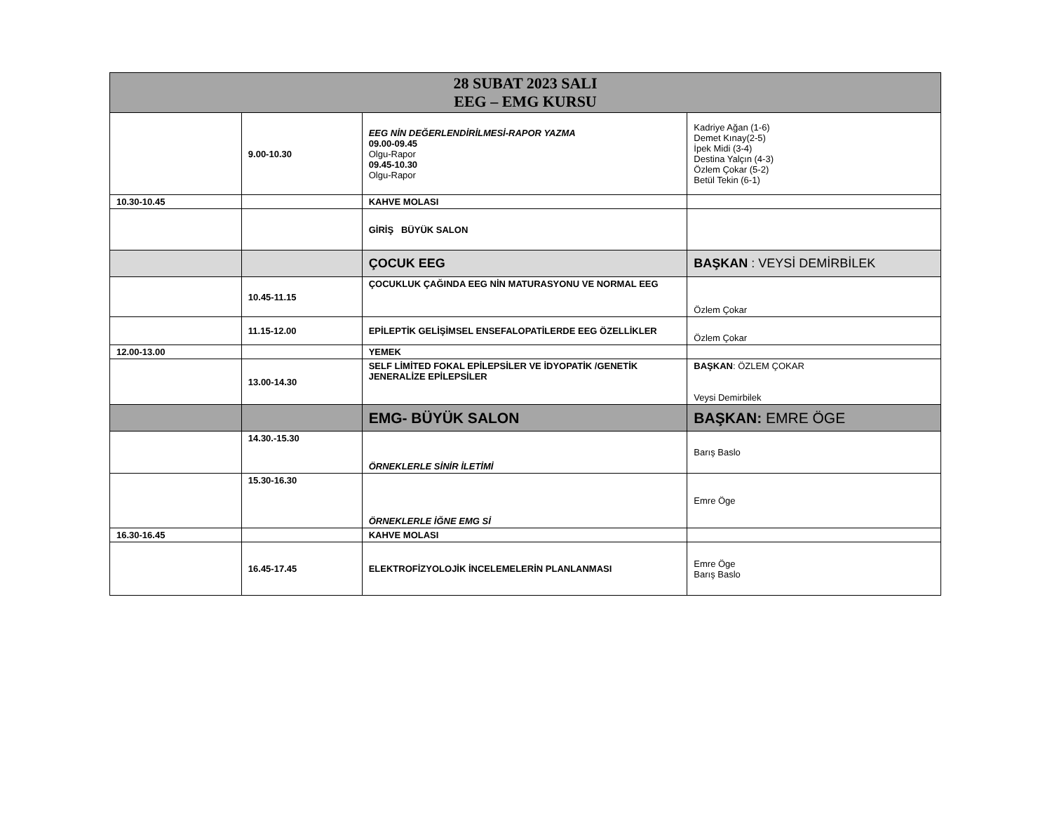| 28 SUBAT 2023 SALI EEG – EMG KURSU | | | |
| --- | --- | --- | --- |
| | 9.00-10.30 | EEG NİN DEĞERLENDİRİLMESİ-RAPOR YAZMA 09.00-09.45 Olgu-Rapor 09.45-10.30 Olgu-Rapor | Kadriye Ağan (1-6) Demet Kınay(2-5) İpek Midi (3-4) Destina Yalçın (4-3) Özlem Çokar (5-2) Betül Tekin (6-1) |
| 10.30-10.45 | | KAHVE MOLASI | |
| | | GİRİŞ BÜYÜK SALON | |
| | | ÇOCUK EEG | BAŞKAN : VEYSİ DEMİRBİLEK |
| | 10.45-11.15 | ÇOCUKLUK ÇAĞINDA EEG NİN MATURASYONU VE NORMAL EEG | Özlem Çokar |
| | 11.15-12.00 | EPİLEPTİK GELİŞİMSEL ENSEFALOPATİLERDE EEG ÖZELLİKLER | Özlem Çokar |
| 12.00-13.00 | | YEMEK | |
| | 13.00-14.30 | SELF LİMİTED FOKAL EPİLEPSİLER VE İDYOPATİK /GENETİK JENERALİZE EPİLEPSİLER | BAŞKAN : ÖZLEM ÇOKAR Veysi Demirbilek |
| | | EMG- BÜYÜK SALON | BAŞKAN: EMRE ÖGE |
| | 14.30.-15.30 | ÖRNEKLERLE SİNİR İLETİMİ | Barış Baslo |
| | 15.30-16.30 | ÖRNEKLERLE İĞNE EMG Sİ | Emre Öge |
| 16.30-16.45 | | KAHVE MOLASI | |
| | 16.45-17.45 | ELEKTROFİZYOLOJİK İNCELEMELERİN PLANLANMASI | Emre Öge Barış Baslo |